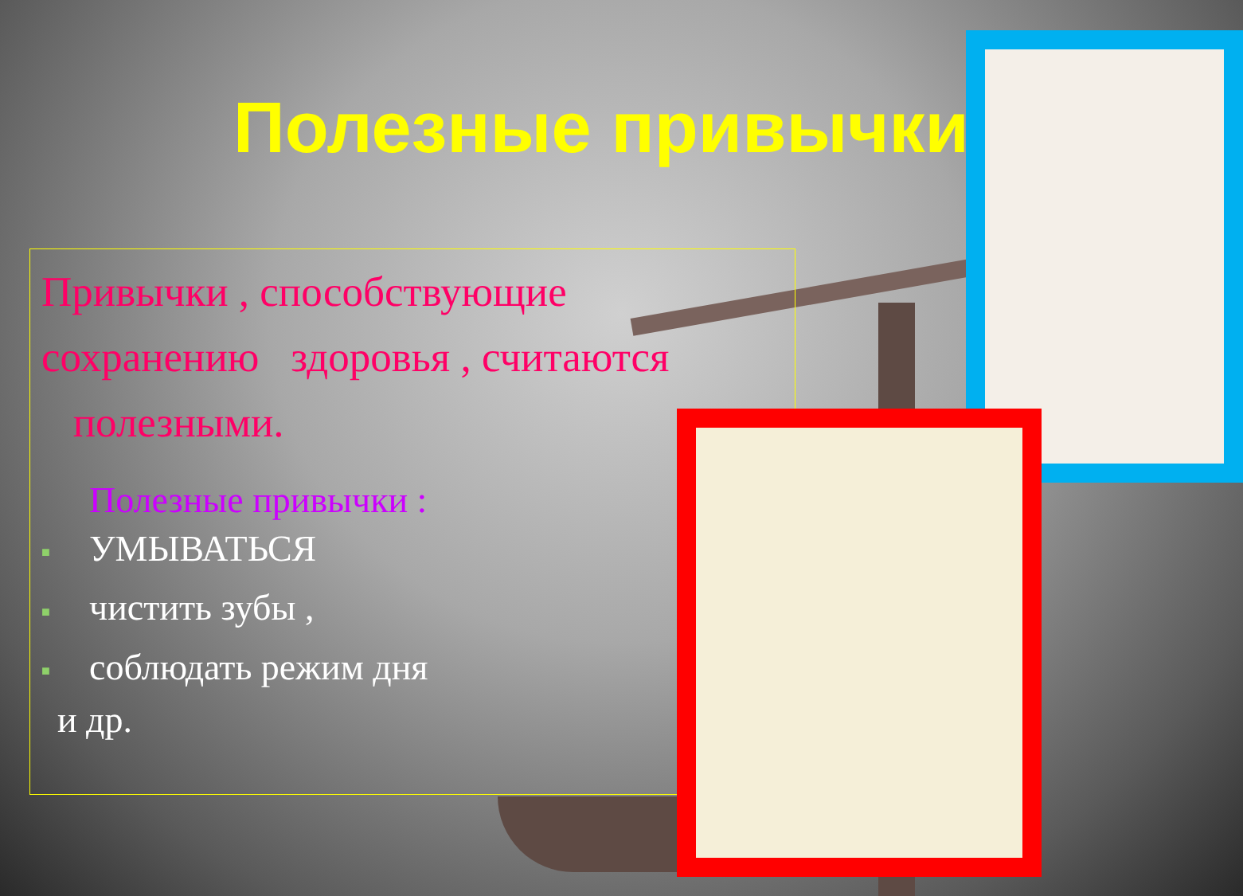Полезные привычки
Привычки , способствующие сохранению здоровья , считаются полезными.
Полезные привычки :
■ УМЫВАТЬСЯ
■ чистить зубы ,
■ соблюдать режим дня
и др.